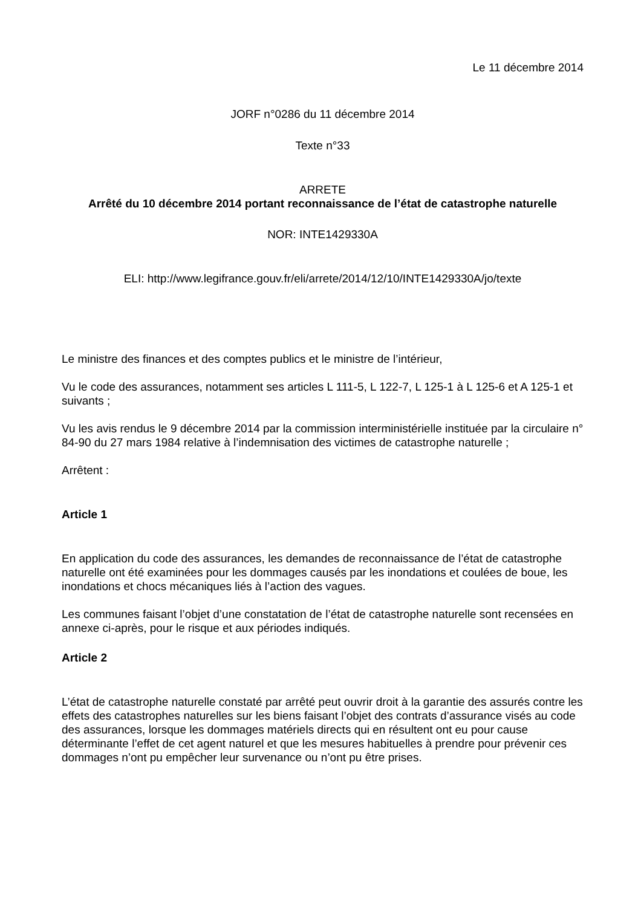Le 11 décembre 2014
JORF n°0286 du 11 décembre 2014
Texte n°33
ARRETE
Arrêté du 10 décembre 2014 portant reconnaissance de l’état de catastrophe naturelle
NOR: INTE1429330A
ELI: http://www.legifrance.gouv.fr/eli/arrete/2014/12/10/INTE1429330A/jo/texte
Le ministre des finances et des comptes publics et le ministre de l’intérieur,
Vu le code des assurances, notamment ses articles L 111-5, L 122-7, L 125-1 à L 125-6 et A 125-1 et suivants ;
Vu les avis rendus le 9 décembre 2014 par la commission interministérielle instituée par la circulaire n° 84-90 du 27 mars 1984 relative à l’indemnisation des victimes de catastrophe naturelle ;
Arrêtent :
Article 1
En application du code des assurances, les demandes de reconnaissance de l’état de catastrophe naturelle ont été examinées pour les dommages causés par les inondations et coulées de boue, les inondations et chocs mécaniques liés à l’action des vagues.
Les communes faisant l’objet d’une constatation de l’état de catastrophe naturelle sont recensées en annexe ci-après, pour le risque et aux périodes indiqués.
Article 2
L’état de catastrophe naturelle constaté par arrêté peut ouvrir droit à la garantie des assurés contre les effets des catastrophes naturelles sur les biens faisant l’objet des contrats d’assurance visés au code des assurances, lorsque les dommages matériels directs qui en résultent ont eu pour cause déterminante l’effet de cet agent naturel et que les mesures habituelles à prendre pour prévenir ces dommages n’ont pu empêcher leur survenance ou n’ont pu être prises.